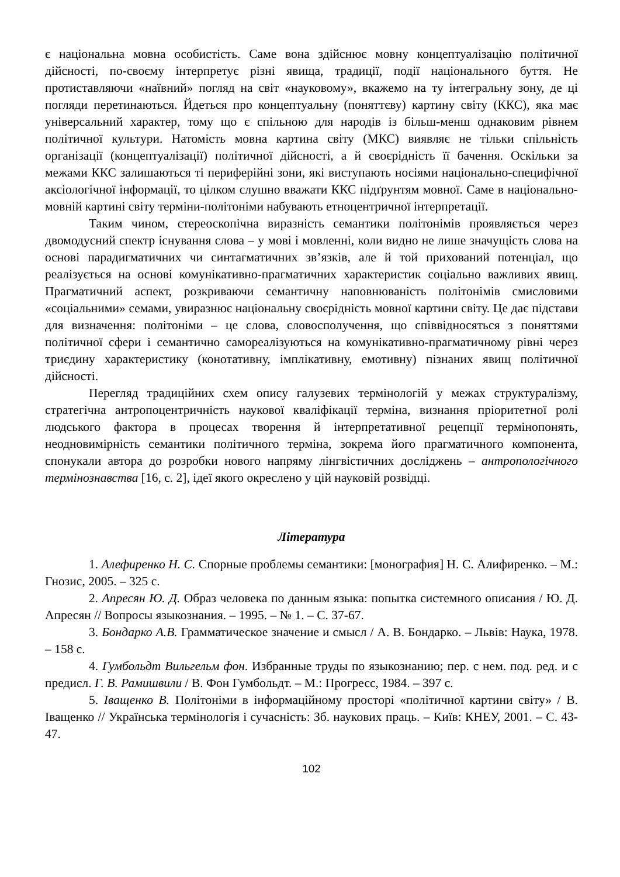є національна мовна особистість. Саме вона здійснює мовну концептуалізацію політичної дійсності, по-своєму інтерпретує різні явища, традиції, події національного буття. Не протиставляючи «наївний» погляд на світ «науковому», вкажемо на ту інтегральну зону, де ці погляди перетинаються. Йдеться про концептуальну (поняттєву) картину світу (ККС), яка має універсальний характер, тому що є спільною для народів із більш-менш однаковим рівнем політичної культури. Натомість мовна картина світу (МКС) виявляє не тільки спільність організації (концептуалізації) політичної дійсності, а й своєрідність її бачення. Оскільки за межами ККС залишаються ті периферійні зони, які виступають носіями національно-специфічної аксіологічної інформації, то цілком слушно вважати ККС підґрунтям мовної. Саме в національно-мовній картині світу терміни-політоніми набувають етноцентричної інтерпретації.
Таким чином, стереоскопічна виразність семантики політонімів проявляється через двомодусний спектр існування слова – у мові і мовленні, коли видно не лише значущість слова на основі парадигматичних чи синтагматичних зв’язків, але й той прихований потенціал, що реалізується на основі комунікативно-прагматичних характеристик соціально важливих явищ. Прагматичний аспект, розкриваючи семантичну наповнюваність політонімів смисловими «соціальними» семами, увиразнює національну своєрідність мовної картини світу. Це дає підстави для визначення: політоніми – це слова, словосполучення, що співвідносяться з поняттями політичної сфери і семантично самореалізуються на комунікативно-прагматичному рівні через триєдину характеристику (конотативну, імплікативну, емотивну) пізнаних явищ політичної дійсності.
Перегляд традиційних схем опису галузевих термінологій у межах структуралізму, стратегічна антропоцентричність наукової кваліфікації терміна, визнання пріоритетної ролі людського фактора в процесах творення й інтерпретативної рецепції термінопонять, неодновимірність семантики політичного терміна, зокрема його прагматичного компонента, спонукали автора до розробки нового напряму лінгвістичних досліджень – антропологічного термінознавства [16, с. 2], ідеї якого окреслено у цій науковій розвідці.
Література
1. Алефиренко Н. С. Спорные проблемы семантики: [монография] Н. С. Алифиренко. – М.: Гнозис, 2005. – 325 с.
2. Апресян Ю. Д. Образ человека по данным языка: попытка системного описания / Ю. Д. Апресян // Вопросы языкознания. – 1995. – № 1. – С. 37-67.
3. Бондарко А.В. Грамматическое значение и смысл / А. В. Бондарко. – Львів: Наука, 1978. – 158 с.
4. Гумбольдт Вильгельм фон. Избранные труды по языкознанию; пер. с нем. под. ред. и с предисл. Г. В. Рамишвили / В. Фон Гумбольдт. – М.: Прогресс, 1984. – 397 с.
5. Іващенко В. Політоніми в інформаційному просторі «політичної картини світу» / В. Іващенко // Українська термінологія і сучасність: Зб. наукових праць. – Київ: КНЕУ, 2001. – С. 43-47.
102